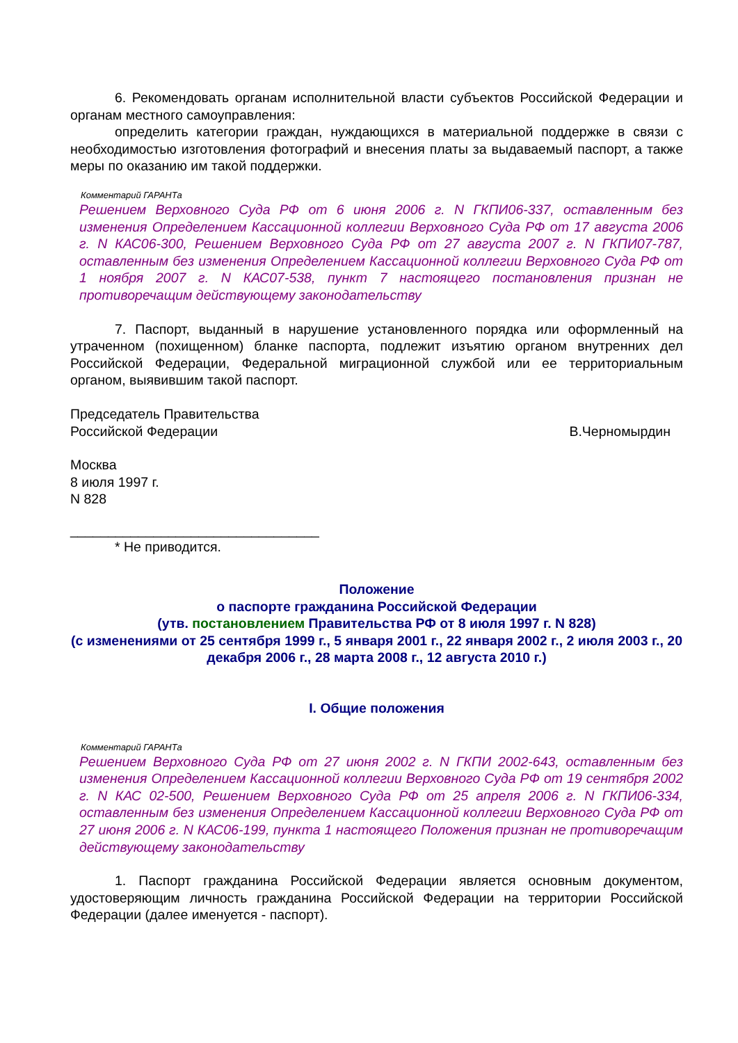6. Рекомендовать органам исполнительной власти субъектов Российской Федерации и органам местного самоуправления:
определить категории граждан, нуждающихся в материальной поддержке в связи с необходимостью изготовления фотографий и внесения платы за выдаваемый паспорт, а также меры по оказанию им такой поддержки.
Комментарий ГАРАНТа
Решением Верховного Суда РФ от 6 июня 2006 г. N ГКПИ06-337, оставленным без изменения Определением Кассационной коллегии Верховного Суда РФ от 17 августа 2006 г. N КАС06-300, Решением Верховного Суда РФ от 27 августа 2007 г. N ГКПИ07-787, оставленным без изменения Определением Кассационной коллегии Верховного Суда РФ от 1 ноября 2007 г. N КАС07-538, пункт 7 настоящего постановления признан не противоречащим действующему законодательству
7. Паспорт, выданный в нарушение установленного порядка или оформленный на утраченном (похищенном) бланке паспорта, подлежит изъятию органом внутренних дел Российской Федерации, Федеральной миграционной службой или ее территориальным органом, выявившим такой паспорт.
Председатель Правительства
Российской Федерации В.Черномырдин
Москва
8 июля 1997 г.
N 828
_________________________________
* Не приводится.
Положение
о паспорте гражданина Российской Федерации
(утв. постановлением Правительства РФ от 8 июля 1997 г. N 828)
(с изменениями от 25 сентября 1999 г., 5 января 2001 г., 22 января 2002 г., 2 июля 2003 г., 20 декабря 2006 г., 28 марта 2008 г., 12 августа 2010 г.)
I. Общие положения
Комментарий ГАРАНТа
Решением Верховного Суда РФ от 27 июня 2002 г. N ГКПИ 2002-643, оставленным без изменения Определением Кассационной коллегии Верховного Суда РФ от 19 сентября 2002 г. N КАС 02-500, Решением Верховного Суда РФ от 25 апреля 2006 г. N ГКПИ06-334, оставленным без изменения Определением Кассационной коллегии Верховного Суда РФ от 27 июня 2006 г. N КАС06-199, пункта 1 настоящего Положения признан не противоречащим действующему законодательству
1. Паспорт гражданина Российской Федерации является основным документом, удостоверяющим личность гражданина Российской Федерации на территории Российской Федерации (далее именуется - паспорт).